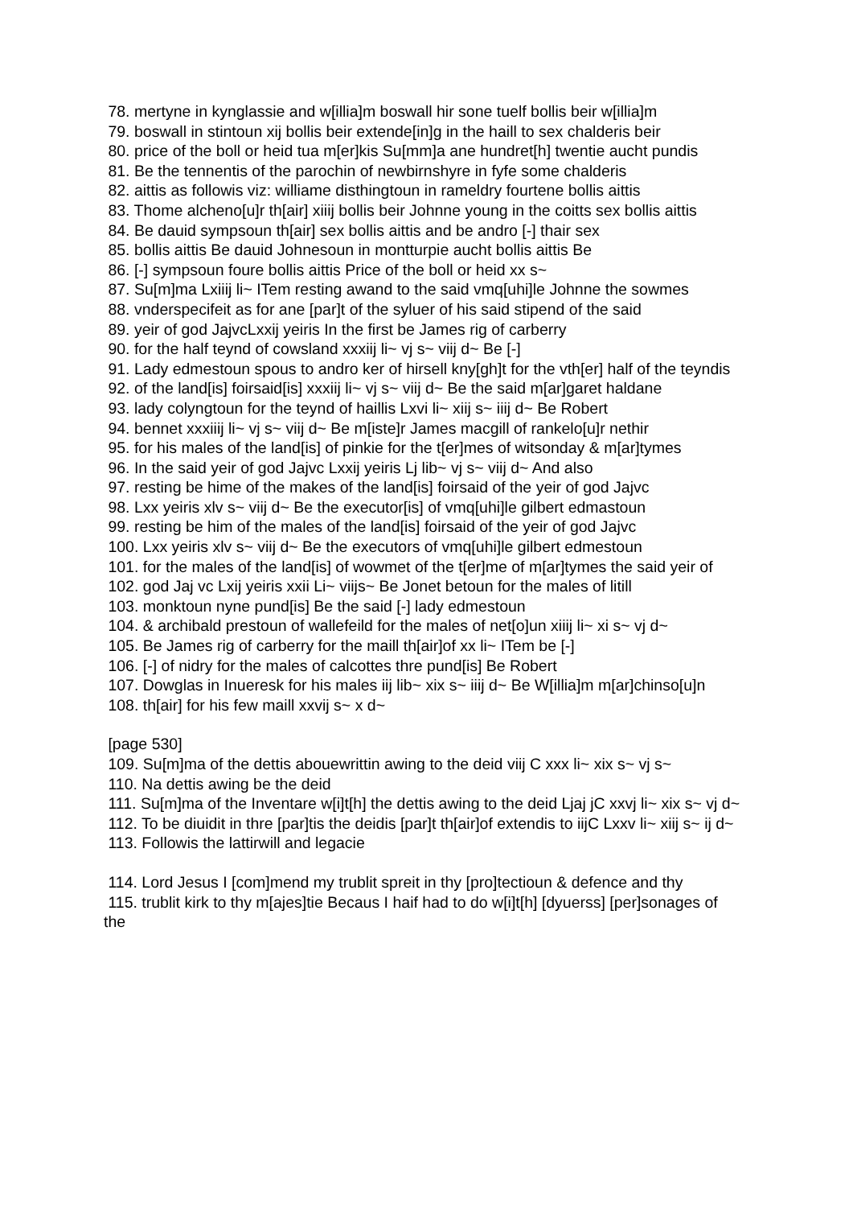78. mertyne in kynglassie and w[illia]m boswall hir sone tuelf bollis beir w[illia]m
79. boswall in stintoun xij bollis beir extende[in]g in the haill to sex chalderis beir
80. price of the boll or heid tua m[er]kis Su[mm]a ane hundret[h] twentie aucht pundis
81. Be the tennentis of the parochin of newbirnshyre in fyfe some chalderis
82. aittis as followis viz: williame disthingtoun in rameldry fourtene bollis aittis
83. Thome alcheno[u]r th[air] xiiij bollis beir Johnne young in the coitts sex bollis aittis
84. Be dauid sympsoun th[air] sex bollis aittis and be andro [-] thair sex
85. bollis aittis Be dauid Johnesoun in montturpie aucht bollis aittis Be
86. [-] sympsoun foure bollis aittis Price of the boll or heid xx s~
87. Su[m]ma Lxiiij li~ ITem resting awand to the said vmq[uhi]le Johnne the sowmes
88. vnderspecifeit as for ane [par]t of the syluer of his said stipend of the said
89. yeir of god JajvcLxxij yeiris In the first be James rig of carberry
90. for the half teynd of cowsland xxxiij li~ vj s~ viij d~ Be [-]
91. Lady edmestoun spous to andro ker of hirsell kny[gh]t for the vth[er] half of the teyndis
92. of the land[is] foirsaid[is] xxxiij li~ vj s~ viij d~ Be the said m[ar]garet haldane
93. lady colyngtoun for the teynd of haillis Lxvi li~ xiij s~ iiij d~ Be Robert
94. bennet xxxiiij li~ vj s~ viij d~ Be m[iste]r James macgill of rankelo[u]r nethir
95. for his males of the land[is] of pinkie for the t[er]mes of witsonday & m[ar]tymes
96. In the said yeir of god Jajvc Lxxij yeiris Lj lib~ vj s~ viij d~ And also
97. resting be hime of the makes of the land[is] foirsaid of the yeir of god Jajvc
98. Lxx yeiris xlv s~ viij d~ Be the executor[is] of vmq[uhi]le gilbert edmastoun
99. resting be him of the males of the land[is] foirsaid of the yeir of god Jajvc
100. Lxx yeiris xlv s~ viij d~ Be the executors of vmq[uhi]le gilbert edmestoun
101. for the males of the land[is] of wowmet of the t[er]me of m[ar]tymes the said yeir of
102. god Jaj vc Lxij yeiris xxii Li~ viijs~ Be Jonet betoun for the males of litill
103. monktoun nyne pund[is] Be the said [-] lady edmestoun
104. & archibald prestoun of wallefeild for the males of net[o]un xiiij li~ xi s~ vj d~
105. Be James rig of carberry for the maill th[air]of xx li~ ITem be [-]
106. [-] of nidry for the males of calcottes thre pund[is] Be Robert
107. Dowglas in Inueresk for his males iij lib~ xix s~ iiij d~ Be W[illia]m m[ar]chinso[u]n
108. th[air] for his few maill xxvij s~ x d~
[page 530]
109. Su[m]ma of the dettis abouewrittin awing to the deid viij C xxx li~ xix s~ vj s~
110. Na dettis awing be the deid
111. Su[m]ma of the Inventare w[i]t[h] the dettis awing to the deid Ljaj jC xxvj li~ xix s~ vj d~
112. To be diuidit in thre [par]tis the deidis [par]t th[air]of extendis to iijC Lxxv li~ xiij s~ ij d~
113. Followis the lattirwill and legacie
114. Lord Jesus I [com]mend my trublit spreit in thy [pro]tectioun & defence and thy
115. trublit kirk to thy m[ajes]tie Becaus I haif had to do w[i]t[h] [dyuerss] [per]sonages of the